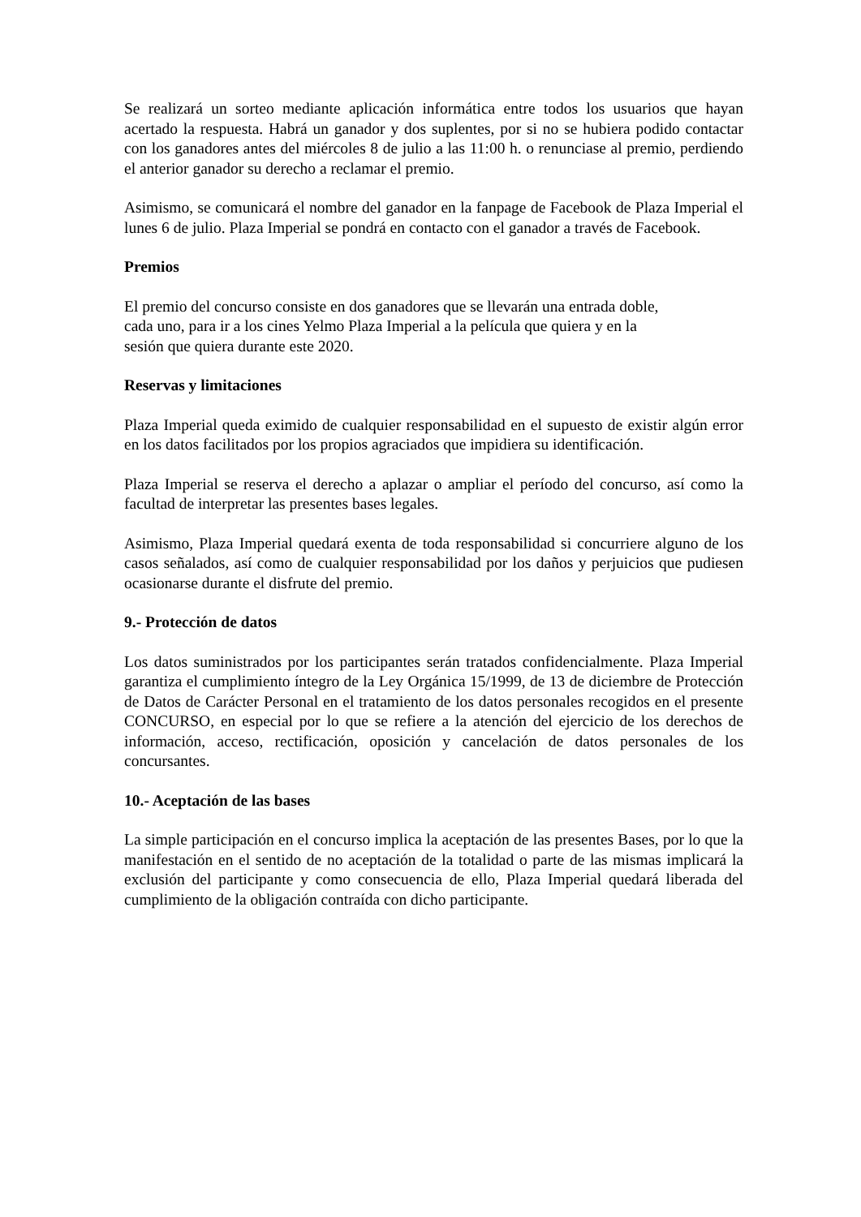Se realizará un sorteo mediante aplicación informática entre todos los usuarios que hayan acertado la respuesta. Habrá un ganador y dos suplentes, por si no se hubiera podido contactar con los ganadores antes del miércoles 8 de julio a las 11:00 h. o renunciase al premio, perdiendo el anterior ganador su derecho a reclamar el premio.
Asimismo, se comunicará el nombre del ganador en la fanpage de Facebook de Plaza Imperial el lunes 6 de julio. Plaza Imperial se pondrá en contacto con el ganador a través de Facebook.
Premios
El premio del concurso consiste en dos ganadores que se llevarán una entrada doble,
cada uno, para ir a los cines Yelmo Plaza Imperial a la película que quiera y en la
sesión que quiera durante este 2020.
Reservas y limitaciones
Plaza Imperial queda eximido de cualquier responsabilidad en el supuesto de existir algún error en los datos facilitados por los propios agraciados que impidiera su identificación.
Plaza Imperial se reserva el derecho a aplazar o ampliar el período del concurso, así como la facultad de interpretar las presentes bases legales.
Asimismo, Plaza Imperial quedará exenta de toda responsabilidad si concurriere alguno de los casos señalados, así como de cualquier responsabilidad por los daños y perjuicios que pudiesen ocasionarse durante el disfrute del premio.
9.- Protección de datos
Los datos suministrados por los participantes serán tratados confidencialmente. Plaza Imperial garantiza el cumplimiento íntegro de la Ley Orgánica 15/1999, de 13 de diciembre de Protección de Datos de Carácter Personal en el tratamiento de los datos personales recogidos en el presente CONCURSO, en especial por lo que se refiere a la atención del ejercicio de los derechos de información, acceso, rectificación, oposición y cancelación de datos personales de los concursantes.
10.- Aceptación de las bases
La simple participación en el concurso implica la aceptación de las presentes Bases, por lo que la manifestación en el sentido de no aceptación de la totalidad o parte de las mismas implicará la exclusión del participante y como consecuencia de ello, Plaza Imperial quedará liberada del cumplimiento de la obligación contraída con dicho participante.